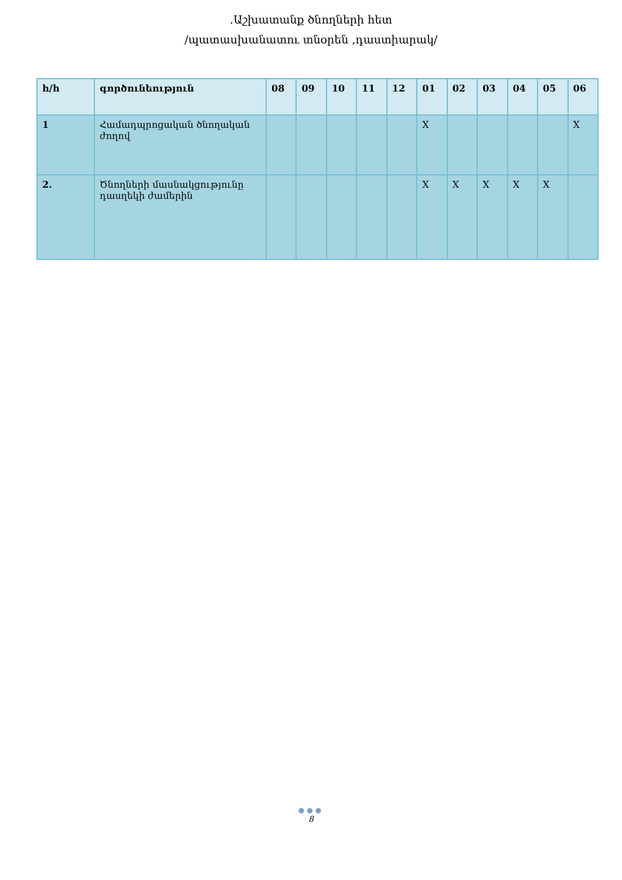.Աշխատանք ծնողների հետ
/պատասխանատու տնօրեն ,դաստիարակ/
| հ/հ | գործունեություն | 08 | 09 | 10 | 11 | 12 | 01 | 02 | 03 | 04 | 05 | 06 |
| --- | --- | --- | --- | --- | --- | --- | --- | --- | --- | --- | --- | --- |
| 1 | Համադպրոցական ծնողական ժողով | | | | | | X | | | | | X |
| 2. | Ծնողների մասնակցությունը դասղեկի ժամերին | | | | | | X | X | X | X | X | |
●●●
8